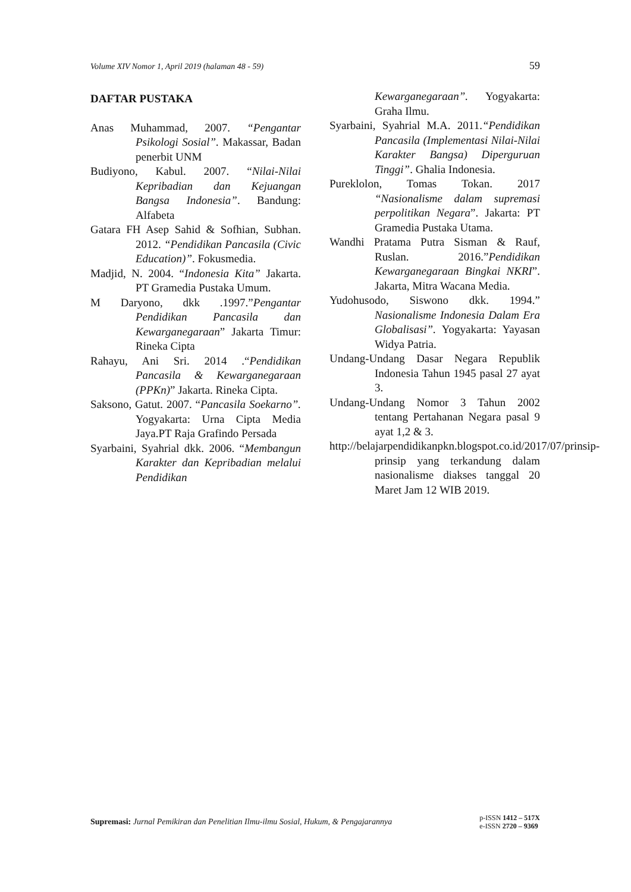Volume XIV Nomor 1, April 2019 (halaman 48 - 59) 59
DAFTAR PUSTAKA
Anas Muhammad, 2007. “Pengantar Psikologi Sosial”. Makassar, Badan penerbit UNM
Budiyono, Kabul. 2007. “Nilai-Nilai Kepribadian dan Kejuangan Bangsa Indonesia”. Bandung: Alfabeta
Gatara FH Asep Sahid & Sofhian, Subhan. 2012. “Pendidikan Pancasila (Civic Education)”. Fokusmedia.
Madjid, N. 2004. “Indonesia Kita” Jakarta. PT Gramedia Pustaka Umum.
M Daryono, dkk .1997.”Pengantar Pendidikan Pancasila dan Kewarganegaraan” Jakarta Timur: Rineka Cipta
Rahayu, Ani Sri. 2014 .“Pendidikan Pancasila & Kewarganegaraan (PPKn)” Jakarta. Rineka Cipta.
Saksono, Gatut. 2007. “Pancasila Soekarno”. Yogyakarta: Urna Cipta Media Jaya.PT Raja Grafindo Persada
Syarbaini, Syahrial dkk. 2006. “Membangun Karakter dan Kepribadian melalui Pendidikan
Kewarganegaraan”. Yogyakarta: Graha Ilmu.
Syarbaini, Syahrial M.A. 2011.“Pendidikan Pancasila (Implementasi Nilai-Nilai Karakter Bangsa) Diperguruan Tinggi”. Ghalia Indonesia.
Pureklolon, Tomas Tokan. 2017 “Nasionalisme dalam supremasi perpolitikan Negara”. Jakarta: PT Gramedia Pustaka Utama.
Wandhi Pratama Putra Sisman & Rauf, Ruslan. 2016.”Pendidikan Kewarganegaraan Bingkai NKRI”. Jakarta, Mitra Wacana Media.
Yudohusodo, Siswono dkk. 1994.” Nasionalisme Indonesia Dalam Era Globalisasi”. Yogyakarta: Yayasan Widya Patria.
Undang-Undang Dasar Negara Republik Indonesia Tahun 1945 pasal 27 ayat 3.
Undang-Undang Nomor 3 Tahun 2002 tentang Pertahanan Negara pasal 9 ayat 1,2 & 3.
http://belajarpendidikanpkn.blogspot.co.id/2017/07/prinsip-prinsip yang terkandung dalam nasionalisme diakses tanggal 20 Maret Jam 12 WIB 2019.
Supremasi: Jurnal Pemikiran dan Penelitian Ilmu-ilmu Sosial, Hukum, & Pengajarannya
p-ISSN 1412 – 517X
e-ISSN 2720 – 9369